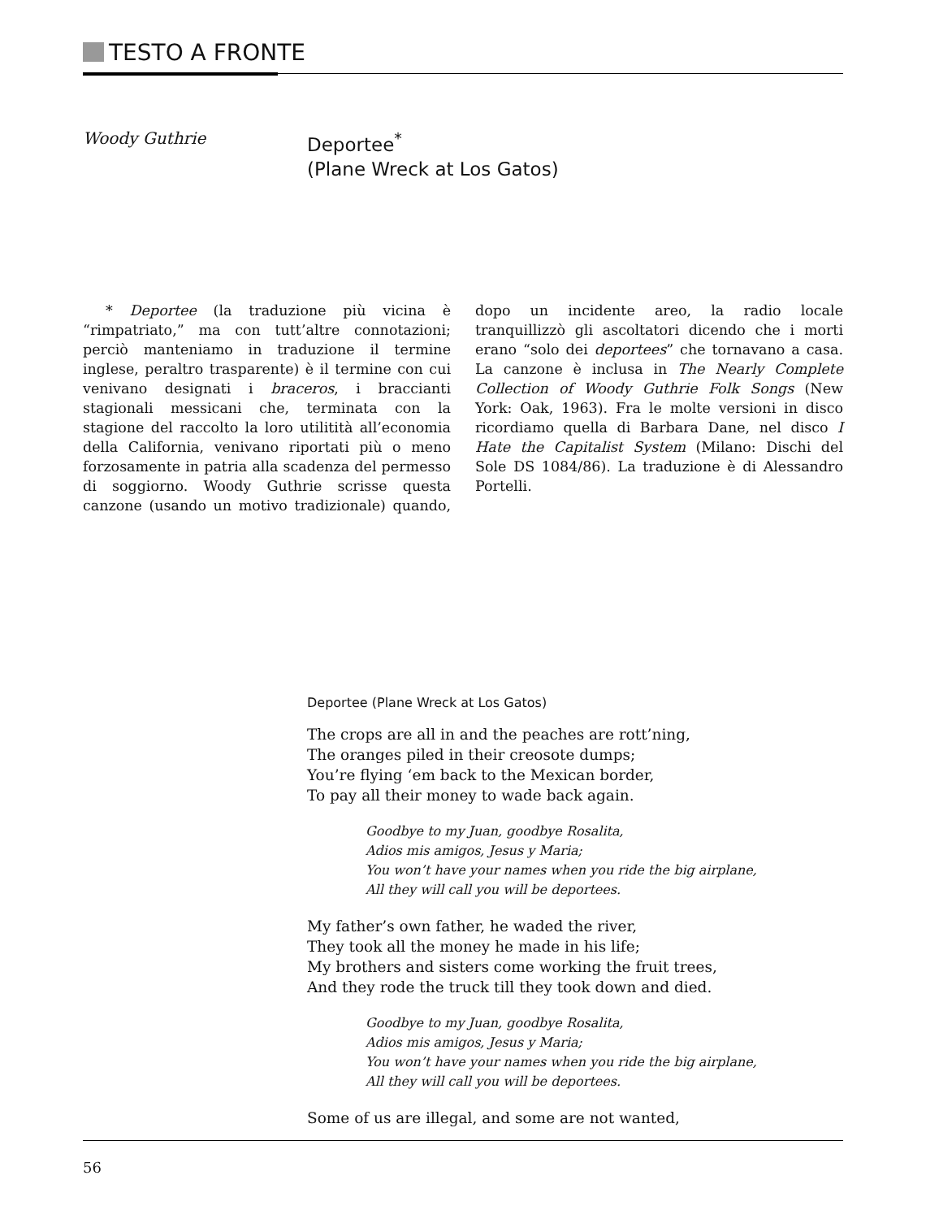TESTO A FRONTE
Woody Guthrie
Deportee<sup>*</sup>
(Plane Wreck at Los Gatos)
* Deportee (la traduzione più vicina è “rimpatriato,” ma con tutt’altre connotazioni; perciò manteniamo in traduzione il termine inglese, peraltro trasparente) è il termine con cui venivano designati i braceros, i braccianti stagionali messicani che, terminata con la stagione del raccolto la loro utilitità all’economia della California, venivano riportati più o meno forzosamente in patria alla scadenza del permesso di soggiorno. Woody Guthrie scrisse questa canzone (usando un motivo tradizionale) quando, dopo un incidente areo, la radio locale tranquillizzò gli ascoltatori dicendo che i morti erano “solo dei deportees” che tornavano a casa. La canzone è inclusa in The Nearly Complete Collection of Woody Guthrie Folk Songs (New York: Oak, 1963). Fra le molte versioni in disco ricordiamo quella di Barbara Dane, nel disco I Hate the Capitalist System (Milano: Dischi del Sole DS 1084/86). La traduzione è di Alessandro Portelli.
Deportee (Plane Wreck at Los Gatos)
The crops are all in and the peaches are rott’ning,
The oranges piled in their creosote dumps;
You’re flying ‘em back to the Mexican border,
To pay all their money to wade back again.
Goodbye to my Juan, goodbye Rosalita,
Adios mis amigos, Jesus y Maria;
You won’t have your names when you ride the big airplane,
All they will call you will be deportees.
My father’s own father, he waded the river,
They took all the money he made in his life;
My brothers and sisters come working the fruit trees,
And they rode the truck till they took down and died.
Goodbye to my Juan, goodbye Rosalita,
Adios mis amigos, Jesus y Maria;
You won’t have your names when you ride the big airplane,
All they will call you will be deportees.
Some of us are illegal, and some are not wanted,
56